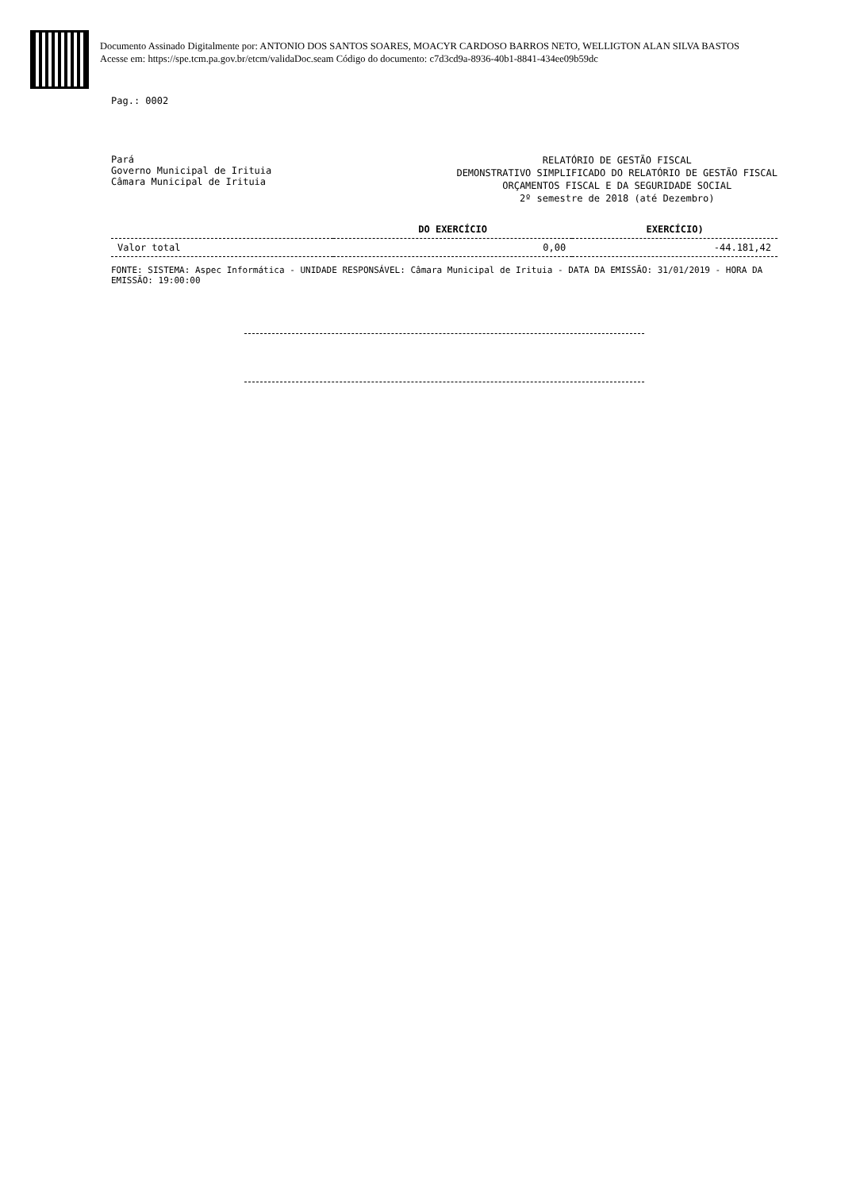Documento Assinado Digitalmente por: ANTONIO DOS SANTOS SOARES, MOACYR CARDOSO BARROS NETO, WELLIGTON ALAN SILVA BASTOS
Acesse em: https://spe.tcm.pa.gov.br/etcm/validaDoc.seam Código do documento: c7d3cd9a-8936-40b1-8841-434ee09b59dc
Pag.: 0002
Pará
Governo Municipal de Irituia
Câmara Municipal de Irituia
RELATÓRIO DE GESTÃO FISCAL
DEMONSTRATIVO SIMPLIFICADO DO RELATÓRIO DE GESTÃO FISCAL
ORÇAMENTOS FISCAL E DA SEGURIDADE SOCIAL
2º semestre de 2018 (até Dezembro)
| | DO EXERCÍCIO | EXERCÍCIO) |
| --- | --- | --- |
| Valor total | 0,00 | -44.181,42 |
FONTE: SISTEMA: Aspec Informática - UNIDADE RESPONSÁVEL: Câmara Municipal de Irituia - DATA DA EMISSÃO: 31/01/2019 - HORA DA EMISSÃO: 19:00:00